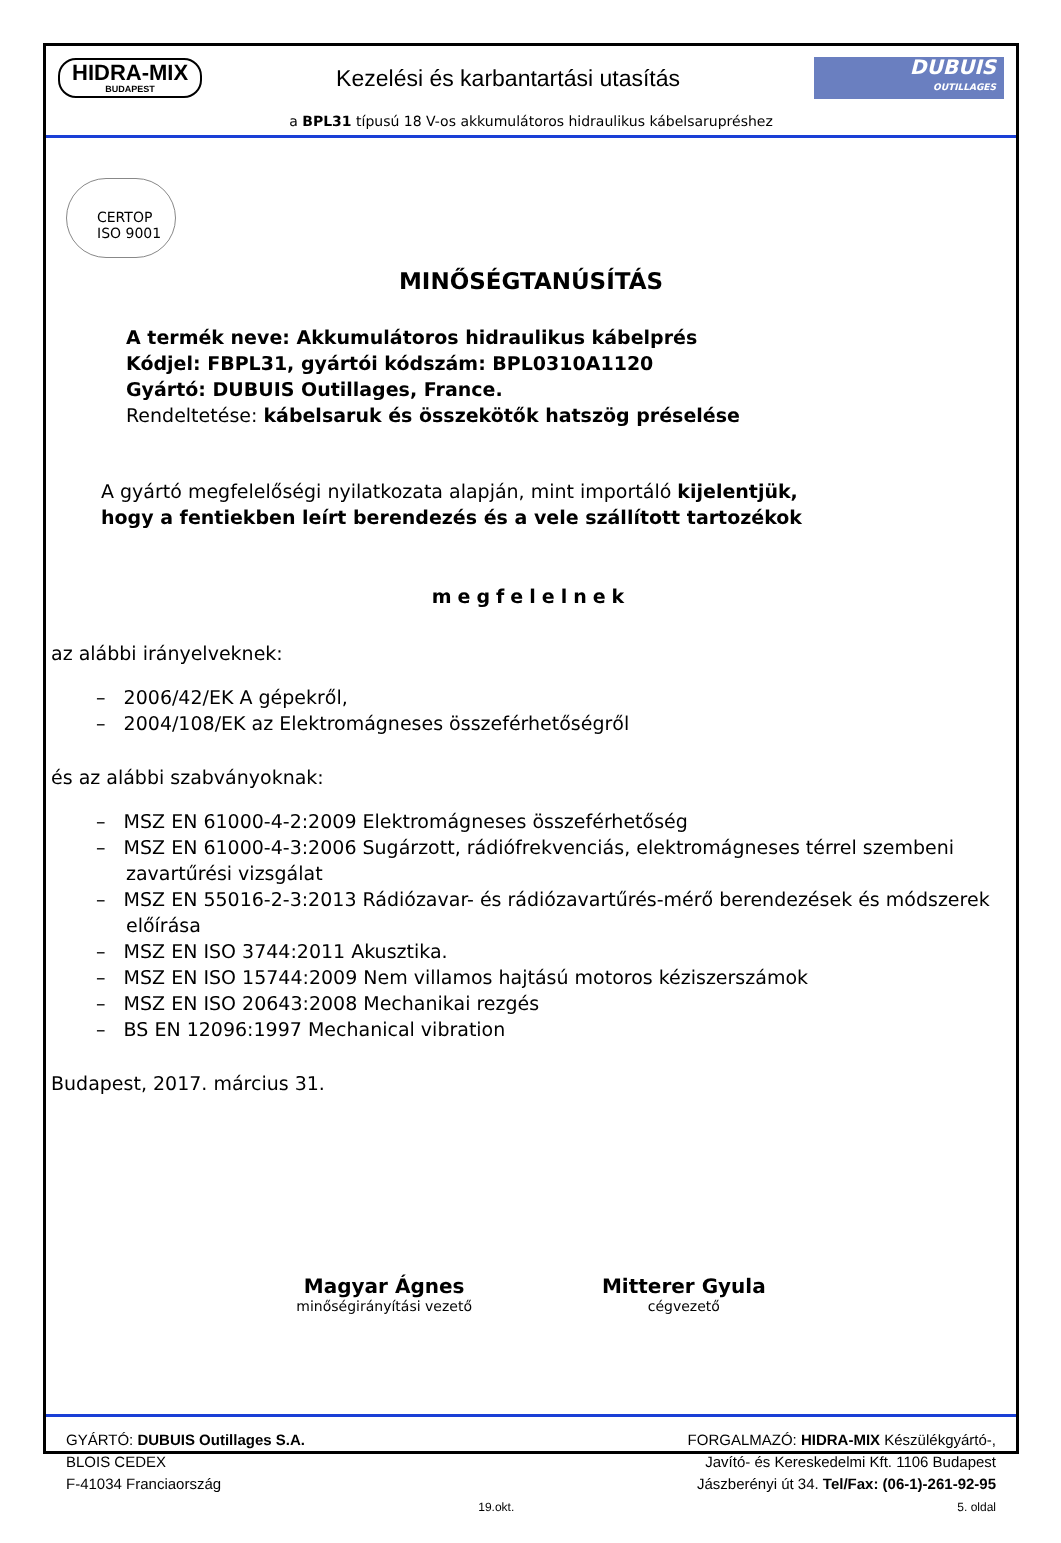HIDRA-MIX
BUDAPEST
Kezelési és karbantartási utasítás
DUBUIS
OUTILLAGES
a BPL31 típusú 18 V-os akkumulátoros hidraulikus kábelsarupréshez
CERTOP
ISO 9001
MINŐSÉGTANÚSÍTÁS
A termék neve: Akkumulátoros hidraulikus kábelprés
Kódjel: FBPL31, gyártói kódszám: BPL0310A1120
Gyártó: DUBUIS Outillages, France.
Rendeltetése: kábelsaruk és összekötők hatszög préselése
A gyártó megfelelőségi nyilatkozata alapján, mint importáló kijelentjük,
hogy a fentiekben leírt berendezés és a vele szállított tartozékok
megfelelnek
az alábbi irányelveknek:
– 2006/42/EK A gépekről,
– 2004/108/EK az Elektromágneses összeférhetőségről
és az alábbi szabványoknak:
– MSZ EN 61000-4-2:2009 Elektromágneses összeférhetőség
– MSZ EN 61000-4-3:2006 Sugárzott, rádiófrekvenciás, elektromágneses térrel szembeni zavartűrési vizsgálat
– MSZ EN 55016-2-3:2013 Rádiózavar- és rádiózavartűrés-mérő berendezések és módszerek előírása
– MSZ EN ISO 3744:2011 Akusztika.
– MSZ EN ISO 15744:2009 Nem villamos hajtású motoros kéziszerszámok
– MSZ EN ISO 20643:2008 Mechanikai rezgés
– BS EN 12096:1997 Mechanical vibration
Budapest, 2017. március 31.
Magyar Ágnes
minőségirányítási vezető
Mitterer Gyula
cégvezető
GYÁRTÓ: DUBUIS Outillages S.A.
BLOIS CEDEX
F-41034 Franciaország
19.okt.
FORGALMAZÓ: HIDRA-MIX Készülékgyártó-,
Javító- és Kereskedelmi Kft. 1106 Budapest
Jászberényi út 34. Tel/Fax: (06-1)-261-92-95
5. oldal